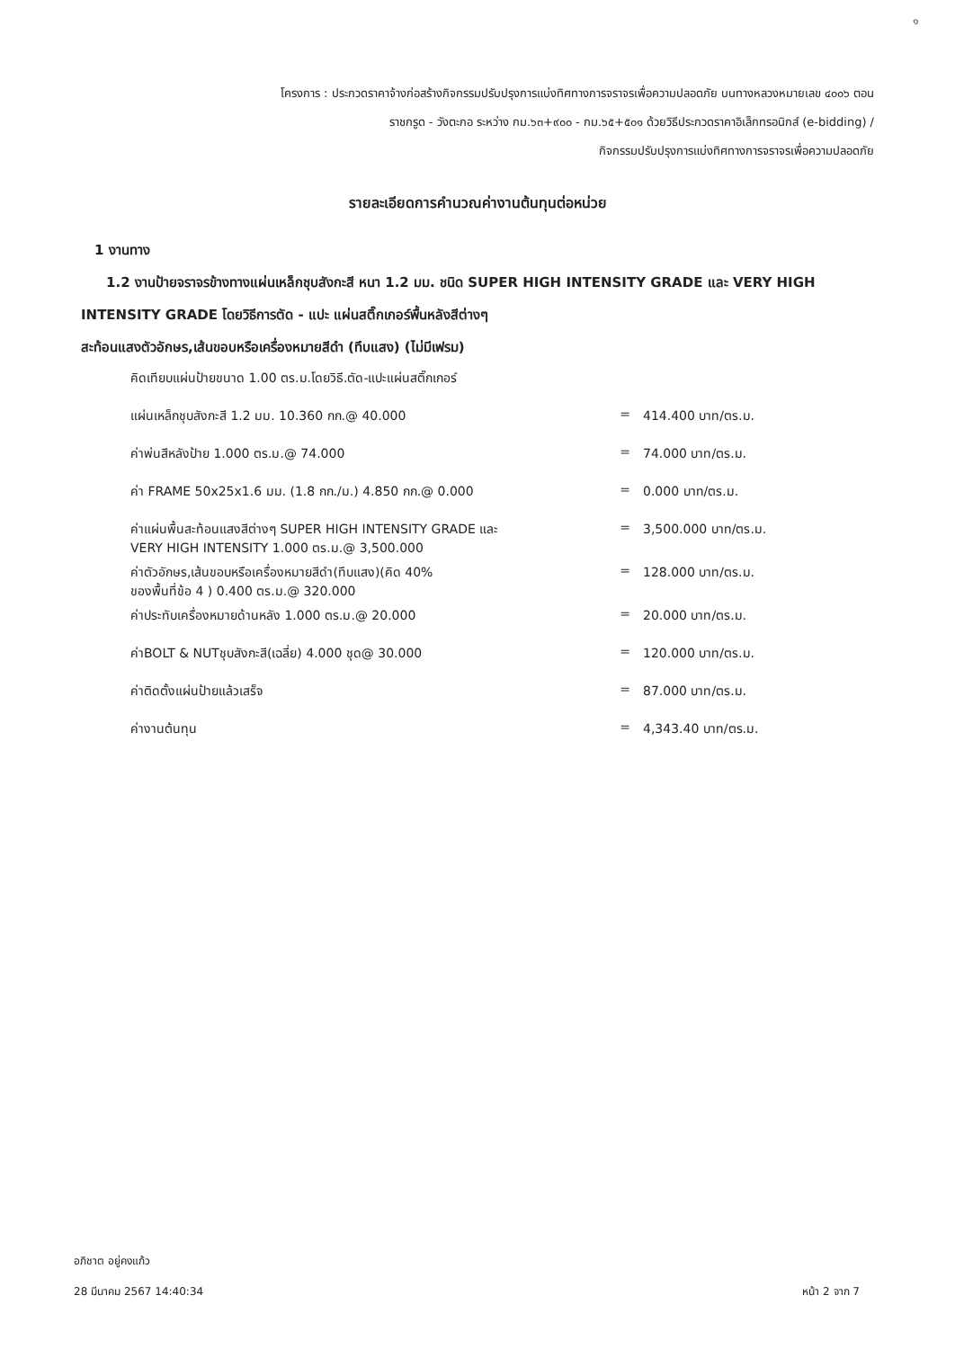๑
โครงการ : ประกวดราคาจ้างก่อสร้างกิจกรรมปรับปรุงการแบ่งทิศทางการจราจรเพื่อความปลอดภัย บนทางหลวงหมายเลข ๔๐๐๖ ตอน
ราชกรูด - วังตะกอ ระหว่าง กม.๖๓+๙๐๐ - กม.๖๕+๕๐๑ ด้วยวิธีประกวดราคาอิเล็กทรอนิกส์ (e-bidding) /
กิจกรรมปรับปรุงการแบ่งทิศทางการจราจรเพื่อความปลอดภัย
รายละเอียดการคำนวณค่างานต้นทุนต่อหน่วย
1 งานทาง
1.2 งานป้ายจราจรข้างทางแผ่นเหล็กชุบสังกะสี หนา 1.2 มม. ชนิด SUPER HIGH INTENSITY GRADE และ VERY HIGH INTENSITY GRADE โดยวิธีการตัด - แปะ แผ่นสติ๊กเกอร์พื้นหลังสีต่างๆ
สะท้อนแสงตัวอักษร,เส้นขอบหรือเครื่องหมายสีดำ (ทึบแสง) (ไม่มีเฟรม)
| คิดเทียบแผ่นป้ายขนาด 1.00 ตร.ม.โดยวิธี.ตัด-แปะแผ่นสติ๊กเกอร์ | | |
| แผ่นเหล็กชุบสังกะสี 1.2 มม. 10.360 กก.@ 40.000 | = | 414.400 บาท/ตร.ม. |
| ค่าพ่นสีหลังป้าย 1.000 ตร.ม.@ 74.000 | = | 74.000 บาท/ตร.ม. |
| ค่า FRAME 50x25x1.6 มม. (1.8 กก./ม.) 4.850 กก.@ 0.000 | = | 0.000 บาท/ตร.ม. |
| ค่าแผ่นพื้นสะท้อนแสงสีต่างๆ SUPER HIGH INTENSITY GRADE และ VERY HIGH INTENSITY 1.000 ตร.ม.@ 3,500.000 | = | 3,500.000 บาท/ตร.ม. |
| ค่าตัวอักษร,เส้นขอบหรือเครื่องหมายสีดำ(ทึบแสง)(คิด 40% ของพื้นที่ข้อ 4 ) 0.400 ตร.ม.@ 320.000 | = | 128.000 บาท/ตร.ม. |
| ค่าประทับเครื่องหมายด้านหลัง 1.000 ตร.ม.@ 20.000 | = | 20.000 บาท/ตร.ม. |
| ค่าBOLT & NUTชุบสังกะสี(เฉลี่ย) 4.000 ชุด@ 30.000 | = | 120.000 บาท/ตร.ม. |
| ค่าติดตั้งแผ่นป้ายแล้วเสร็จ | = | 87.000 บาท/ตร.ม. |
| ค่างานต้นทุน | = | 4,343.40 บาท/ตร.ม. |
อภิชาต อยู่คงแก้ว
28 มีนาคม 2567 14:40:34
หน้า 2 จาก 7